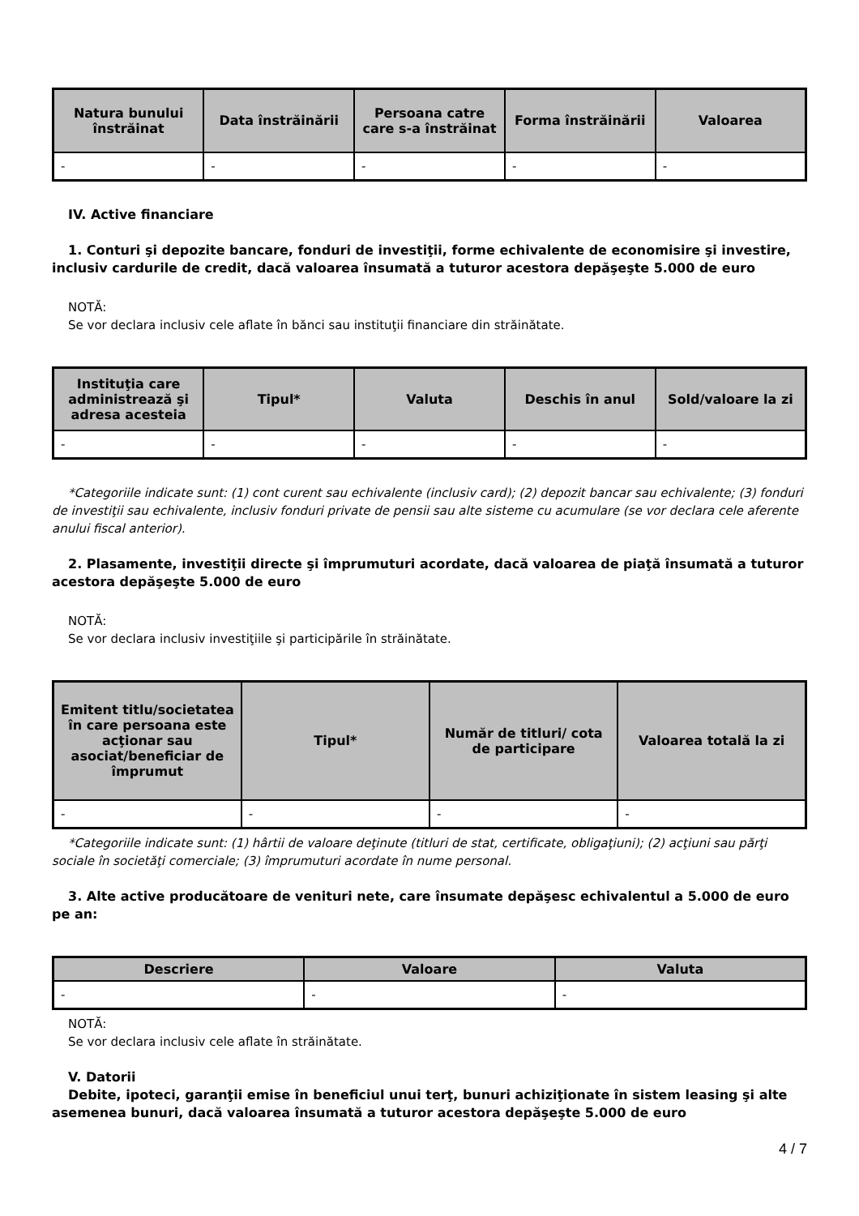| Natura bunului înstrăinat | Data înstrăinării | Persoana catre care s-a înstrăinat | Forma înstrăinării | Valoarea |
| --- | --- | --- | --- | --- |
| - | - | - | - | - |
IV. Active financiare
1. Conturi şi depozite bancare, fonduri de investiţii, forme echivalente de economisire şi investire, inclusiv cardurile de credit, dacă valoarea însumată a tuturor acestora depăşeşte 5.000 de euro
NOTĂ:
Se vor declara inclusiv cele aflate în bănci sau instituţii financiare din străinătate.
| Instituţia care administrează şi adresa acesteia | Tipul* | Valuta | Deschis în anul | Sold/valoare la zi |
| --- | --- | --- | --- | --- |
| - | - | - | - | - |
*Categoriile indicate sunt: (1) cont curent sau echivalente (inclusiv card); (2) depozit bancar sau echivalente; (3) fonduri de investiţii sau echivalente, inclusiv fonduri private de pensii sau alte sisteme cu acumulare (se vor declara cele aferente anului fiscal anterior).
2. Plasamente, investiţii directe şi împrumuturi acordate, dacă valoarea de piaţă însumată a tuturor acestora depăşeşte 5.000 de euro
NOTĂ:
Se vor declara inclusiv investiţiile şi participările în străinătate.
| Emitent titlu/societatea în care persoana este acţionar sau asociat/beneficiar de împrumut | Tipul* | Număr de titluri/ cota de participare | Valoarea totală la zi |
| --- | --- | --- | --- |
| - | - | - | - |
*Categoriile indicate sunt: (1) hârtii de valoare deţinute (titluri de stat, certificate, obligaţiuni); (2) acţiuni sau părţi sociale în societăţi comerciale; (3) împrumuturi acordate în nume personal.
3. Alte active producătoare de venituri nete, care însumate depăşesc echivalentul a 5.000 de euro pe an:
| Descriere | Valoare | Valuta |
| --- | --- | --- |
| - | - | - |
NOTĂ:
Se vor declara inclusiv cele aflate în străinătate.
V. Datorii
Debite, ipoteci, garanţii emise în beneficiul unui terţ, bunuri achiziţionate în sistem leasing şi alte asemenea bunuri, dacă valoarea însumată a tuturor acestora depăşeşte 5.000 de euro
4 / 7